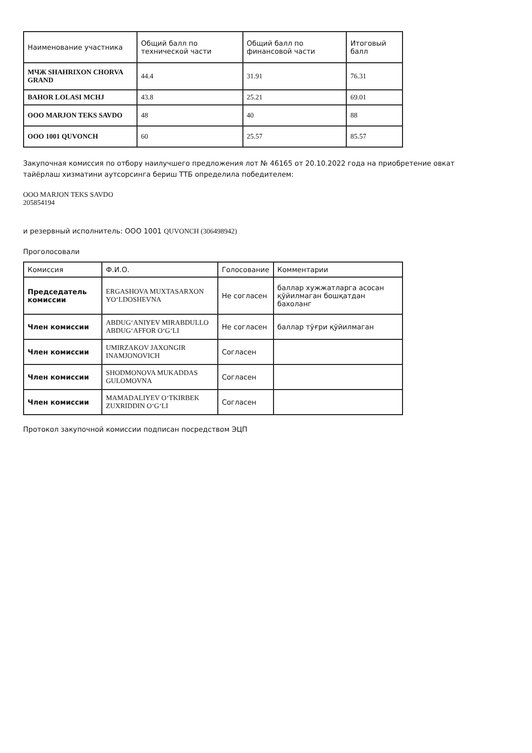| Наименование участника | Общий балл по технической части | Общий балл по финансовой части | Итоговый балл |
| --- | --- | --- | --- |
| МЧЖ SHAHRIXON CHORVA GRAND | 44.4 | 31.91 | 76.31 |
| BAHOR LOLASI MCHJ | 43.8 | 25.21 | 69.01 |
| ООО MARJON TEKS SAVDO | 48 | 40 | 88 |
| ООО 1001 QUVONCH | 60 | 25.57 | 85.57 |
Закупочная комиссия по отбору наилучшего предложения лот № 46165 от 20.10.2022 года на приобретение овкат тайёрлаш хизматини аутсорсинга бериш ТТБ определила победителем:
ООО MARJON TEKS SAVDO
205854194
и резервный исполнитель: ООО 1001 QUVONCH (306498942)
Проголосовали
| Комиссия | Ф.И.О. | Голосование | Комментарии |
| Председатель комиссии | ERGASHOVA MUXTASARXON YO‘LDOSHEVNA | Не согласен | баллар хужжатларга асосан қўйилмаган бошқатдан бахоланг |
| Член комиссии | ABDUG‘ANIYEV MIRABDULLO ABDUG‘AFFOR O‘G‘LI | Не согласен | баллар тўғри қўйилмаган |
| Член комиссии | UMIRZAKOV JAXONGIR INAMJONOVICH | Согласен | |
| Член комиссии | SHODMONOVA MUKADDAS GULOMOVNA | Согласен | |
| Член комиссии | MAMADALIYEV O‘TKIRBEK ZUXRIDDIN O‘G‘LI | Согласен | |
Протокол закупочной комиссии подписан посредством ЭЦП